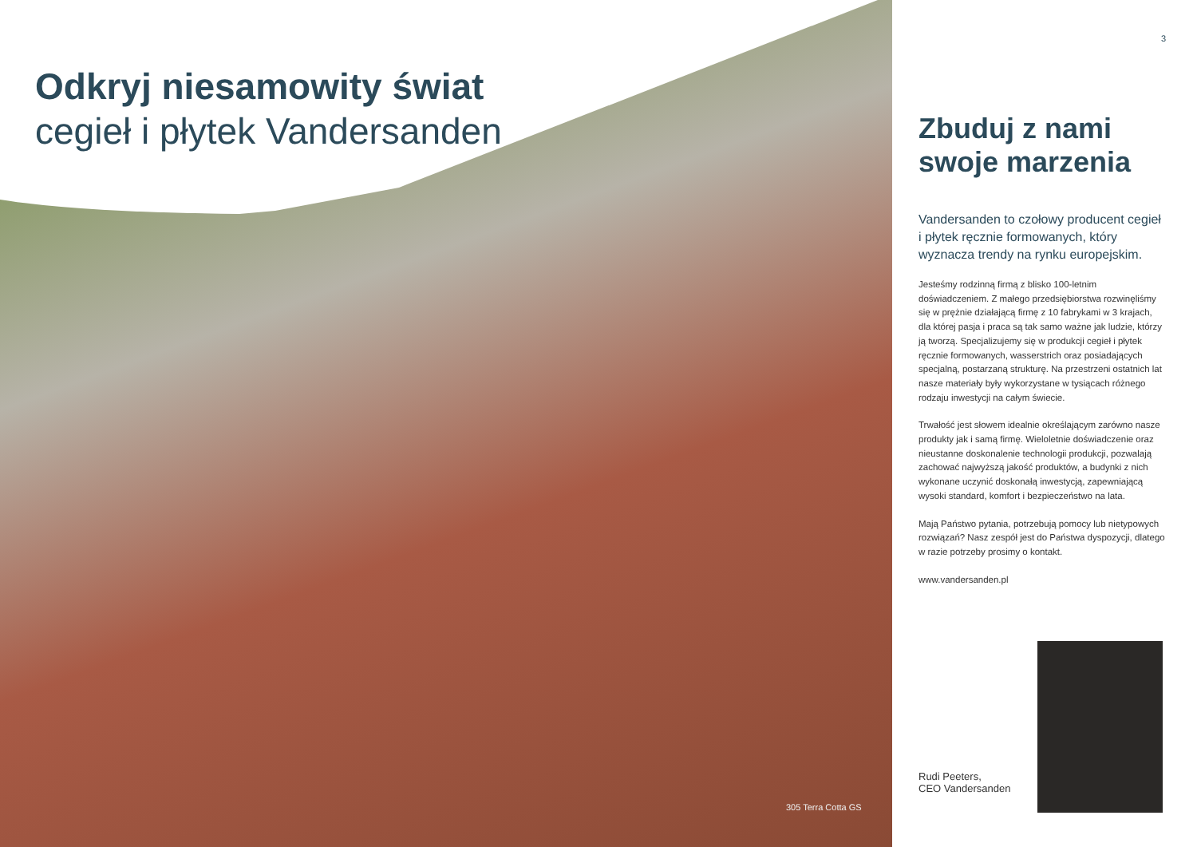Odkryj niesamowity świat
cegieł i płytek Vandersanden
305 Terra Cotta GS
3
Zbuduj z nami swoje marzenia
Vandersanden to czołowy producent cegieł i płytek ręcznie formowanych, który wyznacza trendy na rynku europejskim.
Jesteśmy rodzinną firmą z blisko 100-letnim doświadczeniem. Z małego przedsiębiorstwa rozwinęliśmy się w prężnie działającą firmę z 10 fabrykami w 3 krajach, dla której pasja i praca są tak samo ważne jak ludzie, którzy ją tworzą. Specjalizujemy się w produkcji cegieł i płytek ręcznie formowanych, wasserstrich oraz posiadających specjalną, postarzaną strukturę. Na przestrzeni ostatnich lat nasze materiały były wykorzystane w tysiącach różnego rodzaju inwestycji na całym świecie.
Trwałość jest słowem idealnie określającym zarówno nasze produkty jak i samą firmę. Wieloletnie doświadczenie oraz nieustanne doskonalenie technologii produkcji, pozwalają zachować najwyższą jakość produktów, a budynki z nich wykonane uczynić doskonałą inwestycją, zapewniającą wysoki standard, komfort i bezpieczeństwo na lata.
Mają Państwo pytania, potrzebują pomocy lub nietypowych rozwiązań? Nasz zespół jest do Państwa dyspozycji, dlatego w razie potrzeby prosimy o kontakt.
www.vandersanden.pl
Rudi Peeters,
CEO Vandersanden